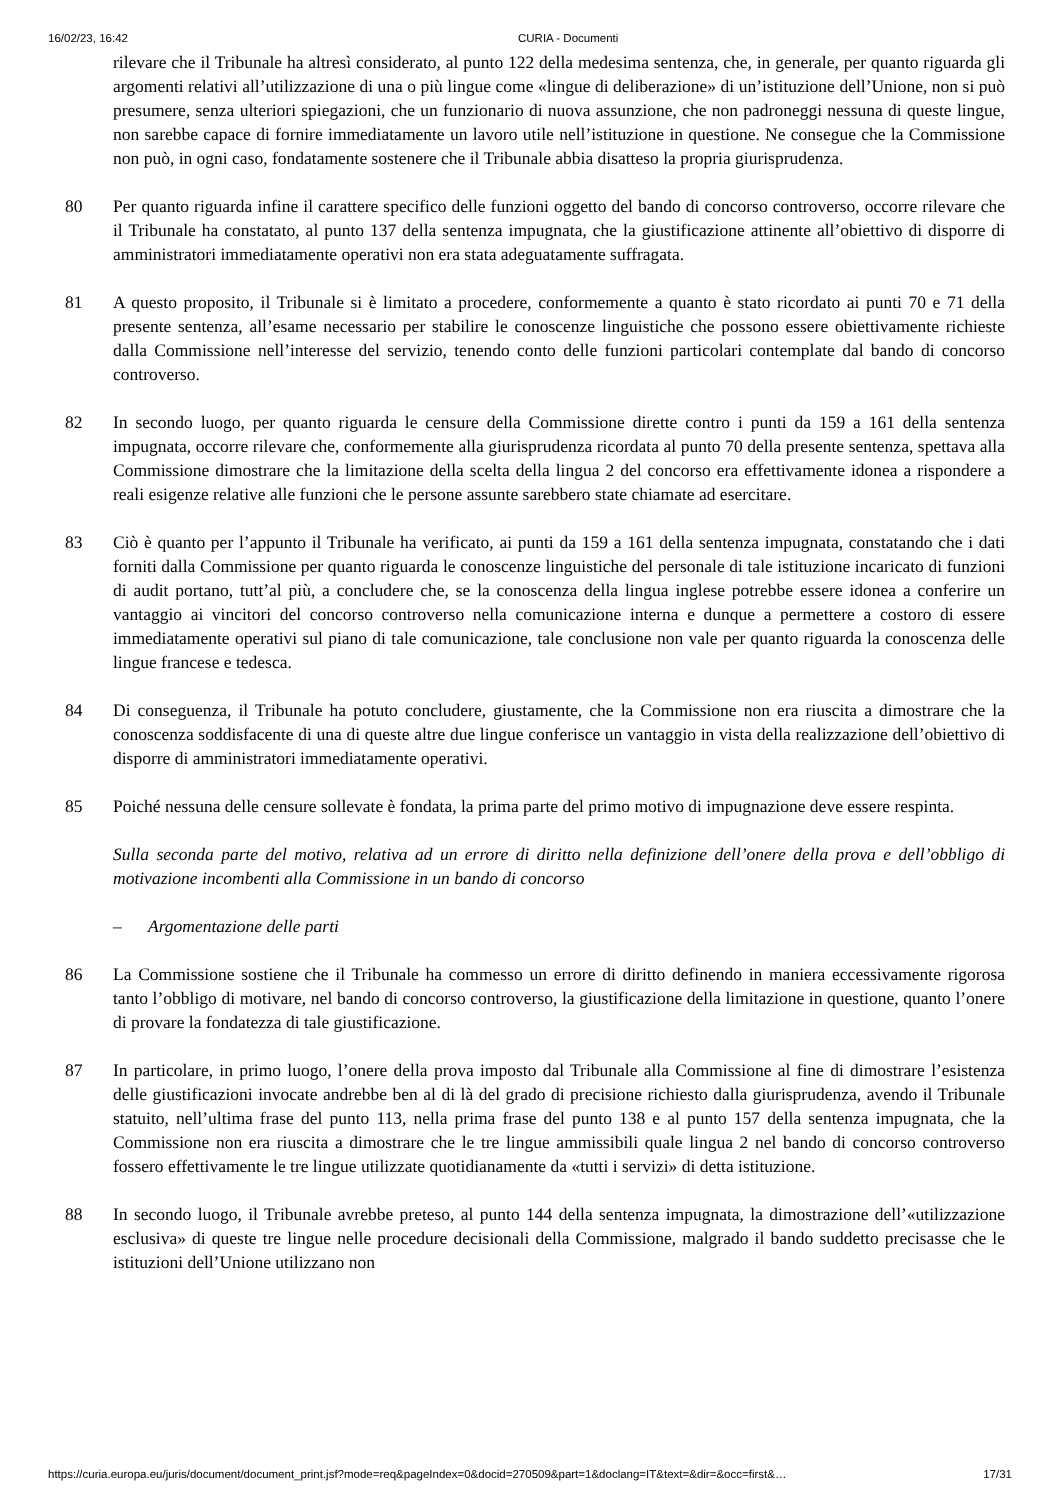16/02/23, 16:42 CURIA - Documenti
rilevare che il Tribunale ha altresì considerato, al punto 122 della medesima sentenza, che, in generale, per quanto riguarda gli argomenti relativi all’utilizzazione di una o più lingue come «lingue di deliberazione» di un’istituzione dell’Unione, non si può presumere, senza ulteriori spiegazioni, che un funzionario di nuova assunzione, che non padroneggi nessuna di queste lingue, non sarebbe capace di fornire immediatamente un lavoro utile nell’istituzione in questione. Ne consegue che la Commissione non può, in ogni caso, fondatamente sostenere che il Tribunale abbia disatteso la propria giurisprudenza.
80 Per quanto riguarda infine il carattere specifico delle funzioni oggetto del bando di concorso controverso, occorre rilevare che il Tribunale ha constatato, al punto 137 della sentenza impugnata, che la giustificazione attinente all’obiettivo di disporre di amministratori immediatamente operativi non era stata adeguatamente suffragata.
81 A questo proposito, il Tribunale si è limitato a procedere, conformemente a quanto è stato ricordato ai punti 70 e 71 della presente sentenza, all’esame necessario per stabilire le conoscenze linguistiche che possono essere obiettivamente richieste dalla Commissione nell’interesse del servizio, tenendo conto delle funzioni particolari contemplate dal bando di concorso controverso.
82 In secondo luogo, per quanto riguarda le censure della Commissione dirette contro i punti da 159 a 161 della sentenza impugnata, occorre rilevare che, conformemente alla giurisprudenza ricordata al punto 70 della presente sentenza, spettava alla Commissione dimostrare che la limitazione della scelta della lingua 2 del concorso era effettivamente idonea a rispondere a reali esigenze relative alle funzioni che le persone assunte sarebbero state chiamate ad esercitare.
83 Ciò è quanto per l’appunto il Tribunale ha verificato, ai punti da 159 a 161 della sentenza impugnata, constatando che i dati forniti dalla Commissione per quanto riguarda le conoscenze linguistiche del personale di tale istituzione incaricato di funzioni di audit portano, tutt’al più, a concludere che, se la conoscenza della lingua inglese potrebbe essere idonea a conferire un vantaggio ai vincitori del concorso controverso nella comunicazione interna e dunque a permettere a costoro di essere immediatamente operativi sul piano di tale comunicazione, tale conclusione non vale per quanto riguarda la conoscenza delle lingue francese e tedesca.
84 Di conseguenza, il Tribunale ha potuto concludere, giustamente, che la Commissione non era riuscita a dimostrare che la conoscenza soddisfacente di una di queste altre due lingue conferisce un vantaggio in vista della realizzazione dell’obiettivo di disporre di amministratori immediatamente operativi.
85 Poiché nessuna delle censure sollevate è fondata, la prima parte del primo motivo di impugnazione deve essere respinta.
Sulla seconda parte del motivo, relativa ad un errore di diritto nella definizione dell’onere della prova e dell’obbligo di motivazione incombenti alla Commissione in un bando di concorso
– Argomentazione delle parti
86 La Commissione sostiene che il Tribunale ha commesso un errore di diritto definendo in maniera eccessivamente rigorosa tanto l’obbligo di motivare, nel bando di concorso controverso, la giustificazione della limitazione in questione, quanto l’onere di provare la fondatezza di tale giustificazione.
87 In particolare, in primo luogo, l’onere della prova imposto dal Tribunale alla Commissione al fine di dimostrare l’esistenza delle giustificazioni invocate andrebbe ben al di là del grado di precisione richiesto dalla giurisprudenza, avendo il Tribunale statuito, nell’ultima frase del punto 113, nella prima frase del punto 138 e al punto 157 della sentenza impugnata, che la Commissione non era riuscita a dimostrare che le tre lingue ammissibili quale lingua 2 nel bando di concorso controverso fossero effettivamente le tre lingue utilizzate quotidianamente da «tutti i servizi» di detta istituzione.
88 In secondo luogo, il Tribunale avrebbe preteso, al punto 144 della sentenza impugnata, la dimostrazione dell’«utilizzazione esclusiva» di queste tre lingue nelle procedure decisionali della Commissione, malgrado il bando suddetto precisasse che le istituzioni dell’Unione utilizzano non
https://curia.europa.eu/juris/document/document_print.jsf?mode=req&pageIndex=0&docid=270509&part=1&doclang=IT&text=&dir=&occ=first&… 17/31